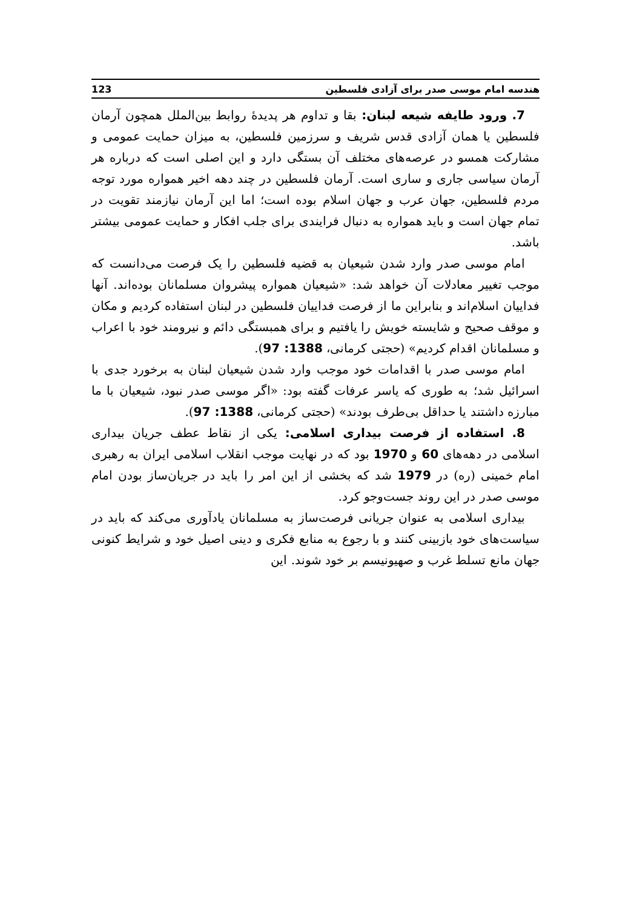هندسه امام موسی صدر برای آزادی فلسطین 123
7. ورود طایفه شیعه لبنان: بقا و تداوم هر پدیدهٔ روابط بین‌الملل همچون آرمان فلسطین یا همان آزادی قدس شریف و سرزمین فلسطین، به میزان حمایت عمومی و مشارکت همسو در عرصه‌های مختلف آن بستگی دارد و این اصلی است که درباره هر آرمان سیاسی جاری و ساری است. آرمان فلسطین در چند دهه اخیر همواره مورد توجه مردم فلسطین، جهان عرب و جهان اسلام بوده است؛ اما این آرمان نیازمند تقویت در تمام جهان است و باید همواره به دنبال فرایندی برای جلب افکار و حمایت عمومی بیشتر باشد.
امام موسی صدر وارد شدن شیعیان به قضیه فلسطین را یک فرصت می‌دانست که موجب تغییر معادلات آن خواهد شد: «شیعیان همواره پیشروان مسلمانان بوده‌اند. آنها فداییان اسلام‌اند و بنابراین ما از فرصت فداییان فلسطین در لبنان استفاده کردیم و مکان و موقف صحیح و شایسته خویش را یافتیم و برای همبستگی دائم و نیرومند خود با اعراب و مسلمانان اقدام کردیم» (حجتی کرمانی، 1388: 97).
امام موسی صدر با اقدامات خود موجب وارد شدن شیعیان لبنان به برخورد جدی با اسرائیل شد؛ به طوری که یاسر عرفات گفته بود: «اگر موسی صدر نبود، شیعیان با ما مبارزه داشتند یا حداقل بی‌طرف بودند» (حجتی کرمانی، 1388: 97).
8. استفاده از فرصت بیداری اسلامی: یکی از نقاط عطف جریان بیداری اسلامی در دهه‌های 60 و 1970 بود که در نهایت موجب انقلاب اسلامی ایران به رهبری امام خمینی (ره) در 1979 شد که بخشی از این امر را باید در جریان‌ساز بودن امام موسی صدر در این روند جست‌وجو کرد.
بیداری اسلامی به عنوان جریانی فرصت‌ساز به مسلمانان یادآوری می‌کند که باید در سیاست‌های خود بازبینی کنند و با رجوع به منابع فکری و دینی اصیل خود و شرایط کنونی جهان مانع تسلط غرب و صهیونیسم بر خود شوند. این